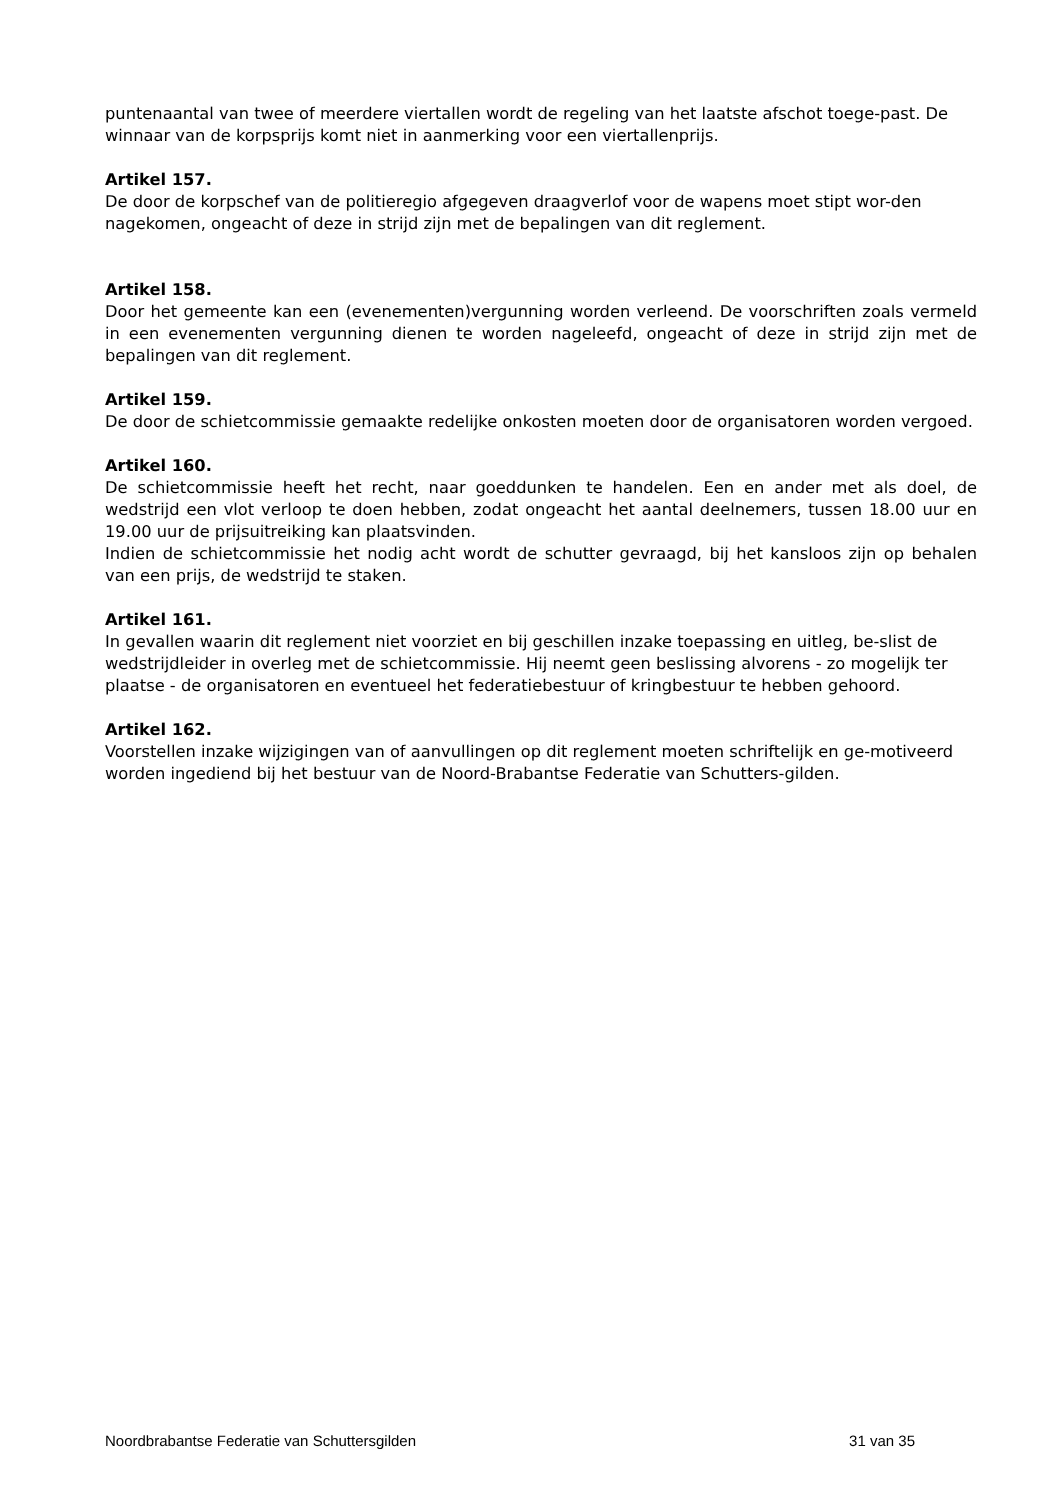puntenaantal van twee of meerdere viertallen wordt de regeling van het laatste afschot toege-past. De winnaar van de korpsprijs komt niet in aanmerking voor een viertallenprijs.
Artikel 157.
De door de korpschef van de politieregio afgegeven draagverlof voor de wapens moet stipt wor-den nagekomen, ongeacht of deze in strijd zijn met de bepalingen van dit reglement.
Artikel 158.
Door het gemeente kan een (evenementen)vergunning worden verleend. De voorschriften zoals vermeld in een evenementen vergunning dienen te worden nageleefd, ongeacht of deze in strijd zijn met de bepalingen van dit reglement.
Artikel 159.
De door de schietcommissie gemaakte redelijke onkosten moeten door de organisatoren worden vergoed.
Artikel 160.
De schietcommissie heeft het recht, naar goeddunken te handelen. Een en ander met als doel, de wedstrijd een vlot verloop te doen hebben, zodat ongeacht het aantal deelnemers, tussen 18.00 uur en 19.00 uur de prijsuitreiking kan plaatsvinden.
Indien de schietcommissie het nodig acht wordt de schutter gevraagd, bij het kansloos zijn op behalen van een prijs, de wedstrijd te staken.
Artikel 161.
In gevallen waarin dit reglement niet voorziet en bij geschillen inzake toepassing en uitleg, be-slist de wedstrijdleider in overleg met de schietcommissie. Hij neemt geen beslissing alvorens - zo mogelijk ter plaatse - de organisatoren en eventueel het federatiebestuur of kringbestuur te hebben gehoord.
Artikel 162.
Voorstellen inzake wijzigingen van of aanvullingen op dit reglement moeten schriftelijk en ge-motiveerd worden ingediend bij het bestuur van de Noord-Brabantse Federatie van Schutters-gilden.
Noordbrabantse Federatie van Schuttersgilden 31 van 35